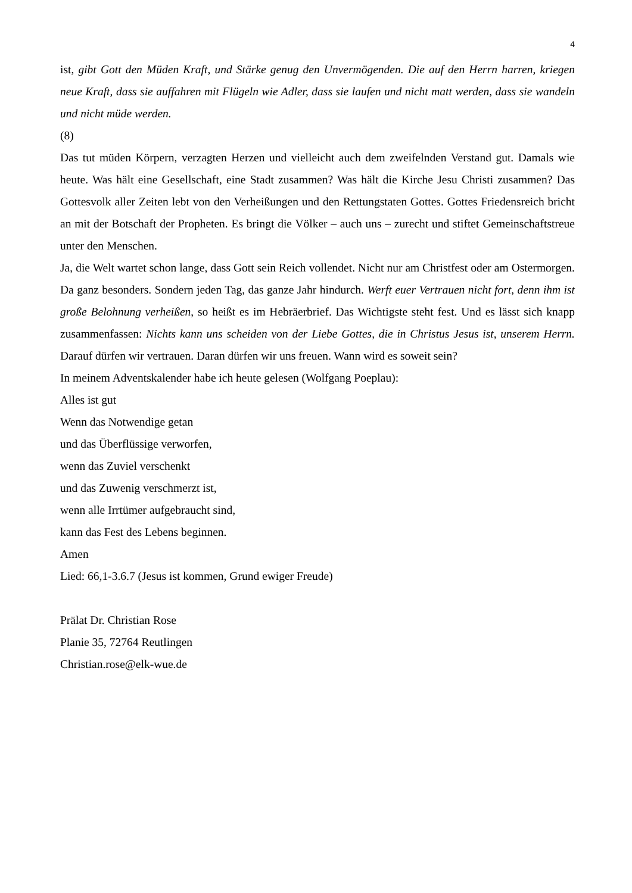4
ist, gibt Gott den Müden Kraft, und Stärke genug den Unvermögenden. Die auf den Herrn harren, kriegen neue Kraft, dass sie auffahren mit Flügeln wie Adler, dass sie laufen und nicht matt werden, dass sie wandeln und nicht müde werden.
(8)
Das tut müden Körpern, verzagten Herzen und vielleicht auch dem zweifelnden Verstand gut. Damals wie heute. Was hält eine Gesellschaft, eine Stadt zusammen? Was hält die Kirche Jesu Christi zusammen? Das Gottesvolk aller Zeiten lebt von den Verheißungen und den Rettungstaten Gottes. Gottes Friedensreich bricht an mit der Botschaft der Propheten. Es bringt die Völker – auch uns – zurecht und stiftet Gemeinschaftstreue unter den Menschen.
Ja, die Welt wartet schon lange, dass Gott sein Reich vollendet. Nicht nur am Christfest oder am Ostermorgen. Da ganz besonders. Sondern jeden Tag, das ganze Jahr hindurch. Werft euer Vertrauen nicht fort, denn ihm ist große Belohnung verheißen, so heißt es im Hebräerbrief. Das Wichtigste steht fest. Und es lässt sich knapp zusammenfassen: Nichts kann uns scheiden von der Liebe Gottes, die in Christus Jesus ist, unserem Herrn. Darauf dürfen wir vertrauen. Daran dürfen wir uns freuen. Wann wird es soweit sein?
In meinem Adventskalender habe ich heute gelesen (Wolfgang Poeplau):
Alles ist gut
Wenn das Notwendige getan
und das Überflüssige verworfen,
wenn das Zuviel verschenkt
und das Zuwenig verschmerzt ist,
wenn alle Irrtümer aufgebraucht sind,
kann das Fest des Lebens beginnen.
Amen
Lied: 66,1-3.6.7 (Jesus ist kommen, Grund ewiger Freude)
Prälat Dr. Christian Rose
Planie 35, 72764 Reutlingen
Christian.rose@elk-wue.de